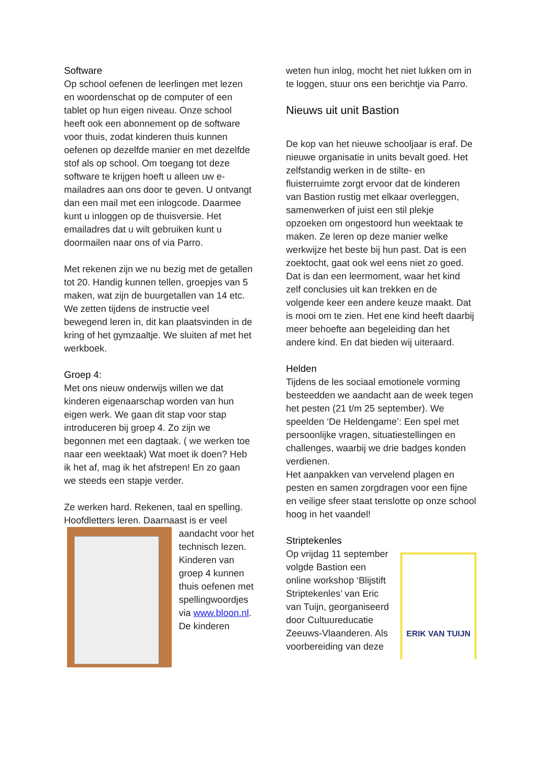Software
Op school oefenen de leerlingen met lezen en woordenschat op de computer of een tablet op hun eigen niveau. Onze school heeft ook een abonnement op de software voor thuis, zodat kinderen thuis kunnen oefenen op dezelfde manier en met dezelfde stof als op school. Om toegang tot deze software te krijgen hoeft u alleen uw e-mailadres aan ons door te geven. U ontvangt dan een mail met een inlogcode. Daarmee kunt u inloggen op de thuisversie. Het emailadres dat u wilt gebruiken kunt u doormailen naar ons of via Parro.
Met rekenen zijn we nu bezig met de getallen tot 20. Handig kunnen tellen, groepjes van 5 maken, wat zijn de buurgetallen van 14 etc. We zetten tijdens de instructie veel bewegend leren in, dit kan plaatsvinden in de kring of het gymzaaltje. We sluiten af met het werkboek.
Groep 4:
Met ons nieuw onderwijs willen we dat kinderen eigenaarschap worden van hun eigen werk. We gaan dit stap voor stap introduceren bij groep 4. Zo zijn we begonnen met een dagtaak. ( we werken toe naar een weektaak) Wat moet ik doen? Heb ik het af, mag ik het afstrepen! En zo gaan we steeds een stapje verder.
Ze werken hard. Rekenen, taal en spelling. Hoofdletters leren. Daarnaast is er veel
aandacht voor het technisch lezen. Kinderen van groep 4 kunnen thuis oefenen met spellingwoordjes via www.bloon.nl. De kinderen
weten hun inlog, mocht het niet lukken om in te loggen, stuur ons een berichtje via Parro.
Nieuws uit unit Bastion
De kop van het nieuwe schooljaar is eraf. De nieuwe organisatie in units bevalt goed. Het zelfstandig werken in de stilte- en fluisterruimte zorgt ervoor dat de kinderen van Bastion rustig met elkaar overleggen, samenwerken of juist een stil plekje opzoeken om ongestoord hun weektaak te maken. Ze leren op deze manier welke werkwijze het beste bij hun past. Dat is een zoektocht, gaat ook wel eens niet zo goed. Dat is dan een leermoment, waar het kind zelf conclusies uit kan trekken en de volgende keer een andere keuze maakt. Dat is mooi om te zien. Het ene kind heeft daarbij meer behoefte aan begeleiding dan het andere kind. En dat bieden wij uiteraard.
Helden
Tijdens de les sociaal emotionele vorming besteedden we aandacht aan de week tegen het pesten (21 t/m 25 september). We speelden ‘De Heldengame’: Een spel met persoonlijke vragen, situatiestellingen en challenges, waarbij we drie badges konden verdienen.
Het aanpakken van vervelend plagen en pesten en samen zorgdragen voor een fijne en veilige sfeer staat tenslotte op onze school hoog in het vaandel!
Striptekenles
Op vrijdag 11 september volgde Bastion een online workshop ‘Blijstift Striptekenles’ van Eric van Tuijn, georganiseerd door Cultuureducatie Zeeuws-Vlaanderen. Als voorbereiding van deze
ERIK VAN TUIJN